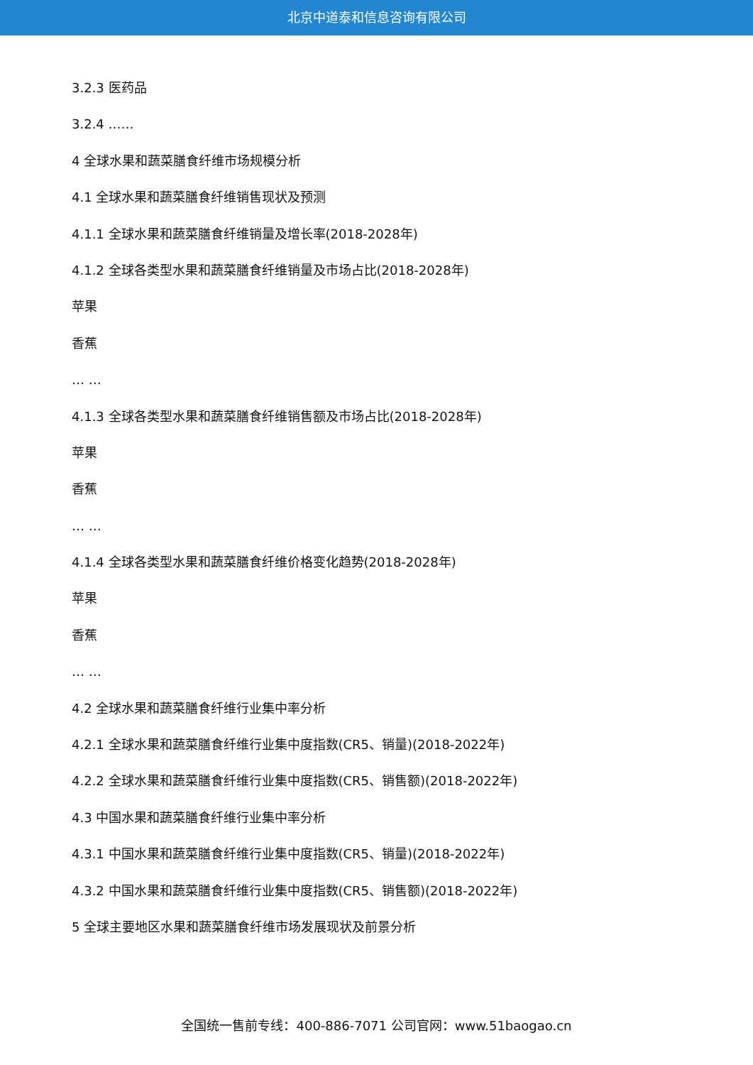北京中道泰和信息咨询有限公司
3.2.3 医药品
3.2.4 ……
4 全球水果和蔬菜膳食纤维市场规模分析
4.1 全球水果和蔬菜膳食纤维销售现状及预测
4.1.1 全球水果和蔬菜膳食纤维销量及增长率(2018-2028年)
4.1.2 全球各类型水果和蔬菜膳食纤维销量及市场占比(2018-2028年)
苹果
香蕉
… …
4.1.3 全球各类型水果和蔬菜膳食纤维销售额及市场占比(2018-2028年)
苹果
香蕉
… …
4.1.4 全球各类型水果和蔬菜膳食纤维价格变化趋势(2018-2028年)
苹果
香蕉
… …
4.2 全球水果和蔬菜膳食纤维行业集中率分析
4.2.1 全球水果和蔬菜膳食纤维行业集中度指数(CR5、销量)(2018-2022年)
4.2.2 全球水果和蔬菜膳食纤维行业集中度指数(CR5、销售额)(2018-2022年)
4.3 中国水果和蔬菜膳食纤维行业集中率分析
4.3.1 中国水果和蔬菜膳食纤维行业集中度指数(CR5、销量)(2018-2022年)
4.3.2 中国水果和蔬菜膳食纤维行业集中度指数(CR5、销售额)(2018-2022年)
5 全球主要地区水果和蔬菜膳食纤维市场发展现状及前景分析
全国统一售前专线：400-886-7071 公司官网：www.51baogao.cn